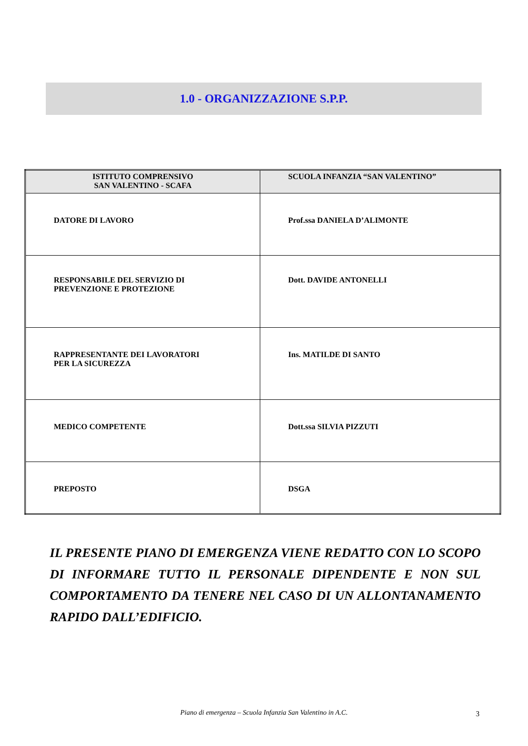1.0 - ORGANIZZAZIONE S.P.P.
| ISTITUTO COMPRENSIVO SAN VALENTINO - SCAFA | SCUOLA INFANZIA “SAN VALENTINO” |
| --- | --- |
| DATORE DI LAVORO | Prof.ssa DANIELA D’ALIMONTE |
| RESPONSABILE DEL SERVIZIO DI PREVENZIONE E PROTEZIONE | Dott. DAVIDE ANTONELLI |
| RAPPRESENTANTE DEI LAVORATORI PER LA SICUREZZA | Ins. MATILDE DI SANTO |
| MEDICO COMPETENTE | Dott.ssa SILVIA PIZZUTI |
| PREPOSTO | DSGA |
IL PRESENTE PIANO DI EMERGENZA VIENE REDATTO CON LO SCOPO DI INFORMARE TUTTO IL PERSONALE DIPENDENTE E NON SUL COMPORTAMENTO DA TENERE NEL CASO DI UN ALLONTANAMENTO RAPIDO DALL’EDIFICIO.
Piano di emergenza – Scuola Infanzia San Valentino in A.C. 3